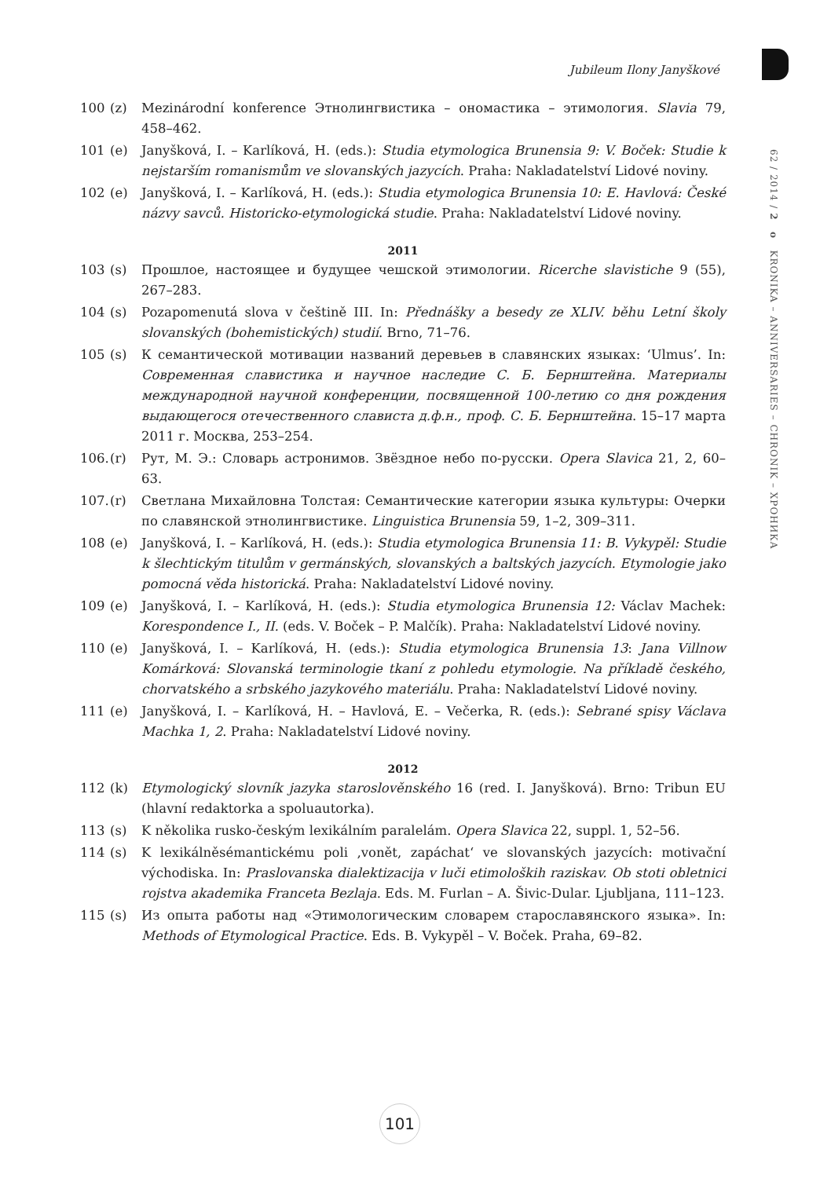Jubileum Ilony Janyškové
62 / 2014 / 2 o KRONIKA – ANNIVERSARIES – CHRONIK – ХРОНИКА
100 (z) Mezinárodní konference Этнолингвистика – ономастика – этимология. Slavia 79, 458–462.
101 (e) Janyšková, I. – Karlíková, H. (eds.): Studia etymologica Brunensia 9: V. Boček: Studie k nejstarším romanismům ve slovanských jazycích. Praha: Nakladatelství Lidové noviny.
102 (e) Janyšková, I. – Karlíková, H. (eds.): Studia etymologica Brunensia 10: E. Havlová: České názvy savců. Historicko-etymologická studie. Praha: Nakladatelství Lidové noviny.
2011
103 (s) Прошлое, настоящее и будущее чешской этимологии. Ricerche slavistiche 9 (55), 267–283.
104 (s) Pozapomenutá slova v češtině III. In: Přednášky a besedy ze XLIV. běhu Letní školy slovanských (bohemistických) studií. Brno, 71–76.
105 (s) К семантической мотивации названий деревьев в славянских языках: ‘Ulmus’. In: Современная славистика и научное наследие С. Б. Бернштейна. Материалы международной научной конференции, посвященной 100-летию со дня рождения выдающегося отечественного слависта д.ф.н., проф. С. Б. Бернштейна. 15–17 марта 2011 г. Москва, 253–254.
106. (r) Рут, М. Э.: Словарь астронимов. Звёздное небо по-русски. Opera Slavica 21, 2, 60–63.
107. (r) Светлана Михайловна Толстая: Семантические категории языка культуры: Очерки по славянской этнолингвистике. Linguistica Brunensia 59, 1–2, 309–311.
108 (e) Janyšková, I. – Karlíková, H. (eds.): Studia etymologica Brunensia 11: B. Vykypěl: Studie k šlechtickým titulům v germánských, slovanských a baltských jazycích. Etymologie jako pomocná věda historická. Praha: Nakladatelství Lidové noviny.
109 (e) Janyšková, I. – Karlíková, H. (eds.): Studia etymologica Brunensia 12: Václav Machek: Korespondence I., II. (eds. V. Boček – P. Malčík). Praha: Nakladatelství Lidové noviny.
110 (e) Janyšková, I. – Karlíková, H. (eds.): Studia etymologica Brunensia 13: Jana Villnow Komárková: Slovanská terminologie tkaní z pohledu etymologie. Na příkladě českého, chorvatského a srbského jazykového materiálu. Praha: Nakladatelství Lidové noviny.
111 (e) Janyšková, I. – Karlíková, H. – Havlová, E. – Večerka, R. (eds.): Sebrané spisy Václava Machka 1, 2. Praha: Nakladatelství Lidové noviny.
2012
112 (k) Etymologický slovník jazyka staroslověnského 16 (red. I. Janyšková). Brno: Tribun EU (hlavní redaktorka a spoluautorka).
113 (s) K několika rusko-českým lexikálním paralelám. Opera Slavica 22, suppl. 1, 52–56.
114 (s) K lexikálněsémantickému poli ‚vonět, zapáchat‘ ve slovanských jazycích: motivační východiska. In: Praslovanska dialektizacija v luči etimoloških raziskav. Ob stoti obletnici rojstva akademika Franceta Bezlaja. Eds. M. Furlan – A. Šivic-Dular. Ljubljana, 111–123.
115 (s) Из опыта работы над «Этимологическим словарем старославянского языка». In: Methods of Etymological Practice. Eds. B. Vykypěl – V. Boček. Praha, 69–82.
101